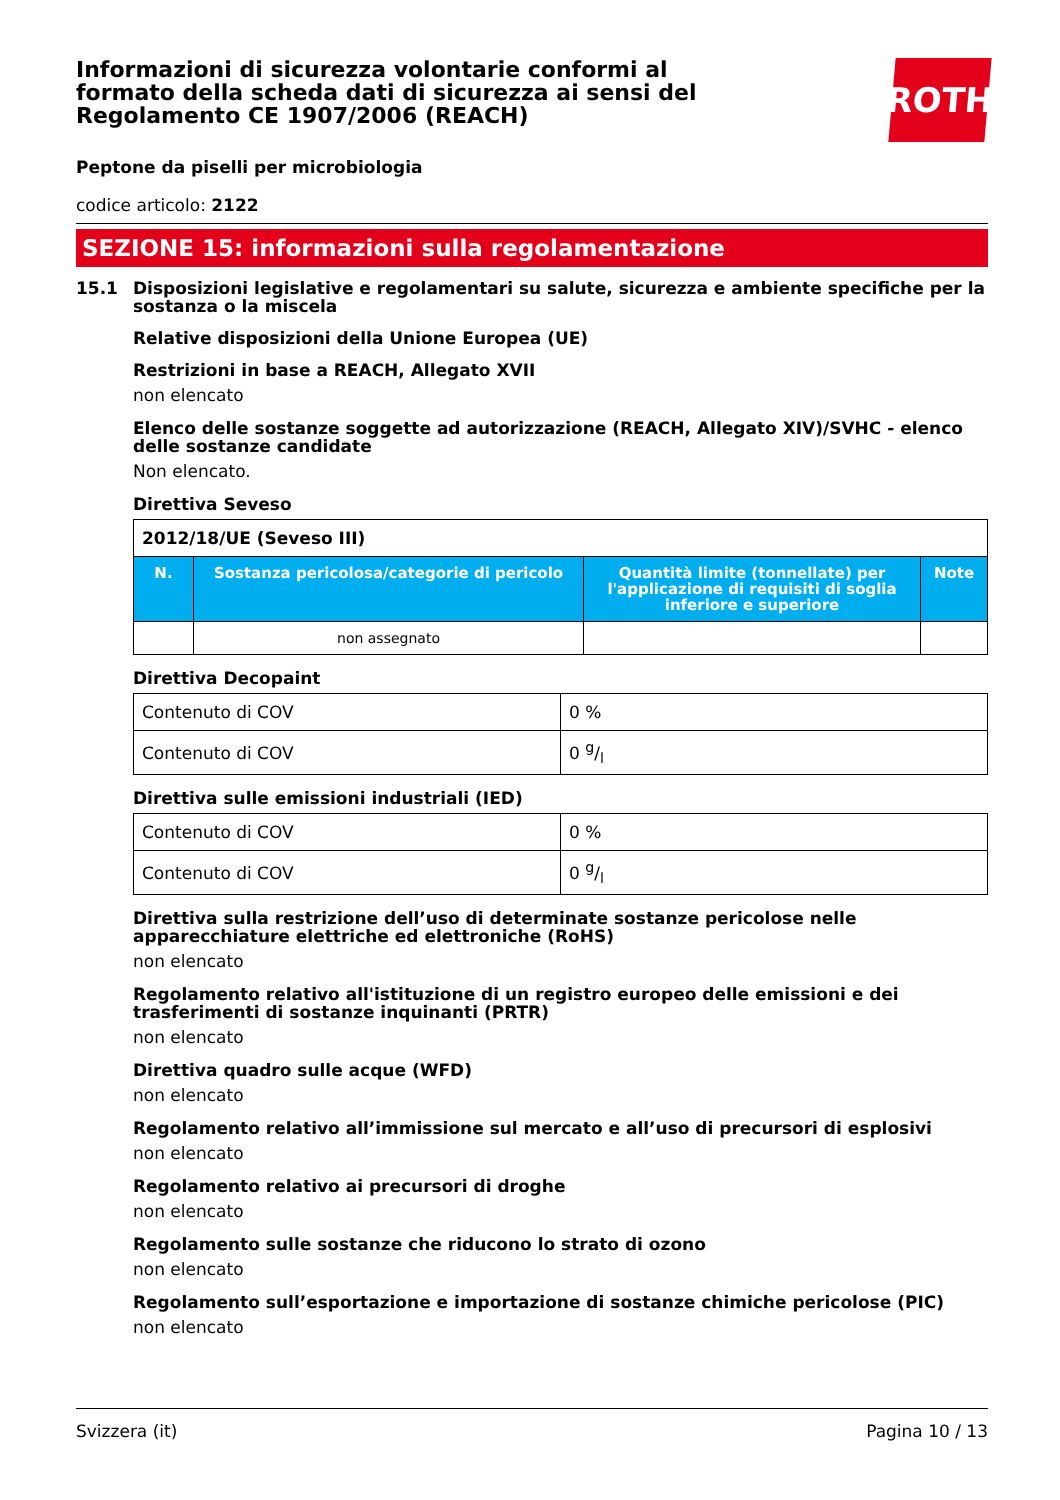Informazioni di sicurezza volontarie conformi al formato della scheda dati di sicurezza ai sensi del Regolamento CE 1907/2006 (REACH)
ROTH
Peptone da piselli per microbiologia
codice articolo: 2122
SEZIONE 15: informazioni sulla regolamentazione
15.1 Disposizioni legislative e regolamentari su salute, sicurezza e ambiente specifiche per la sostanza o la miscela
Relative disposizioni della Unione Europea (UE)
Restrizioni in base a REACH, Allegato XVII
non elencato
Elenco delle sostanze soggette ad autorizzazione (REACH, Allegato XIV)/SVHC - elenco delle sostanze candidate
Non elencato.
Direttiva Seveso
| 2012/18/UE (Seveso III) | | | |
| N. | Sostanza pericolosa/categorie di pericolo | Quantità limite (tonnellate) per l'applicazione di requisiti di soglia inferiore e superiore | Note |
| | non assegnato | | |
Direttiva Decopaint
| Contenuto di COV | 0 % |
| Contenuto di COV | 0 g/l |
Direttiva sulle emissioni industriali (IED)
| Contenuto di COV | 0 % |
| Contenuto di COV | 0 g/l |
Direttiva sulla restrizione dell’uso di determinate sostanze pericolose nelle apparecchiature elettriche ed elettroniche (RoHS)
non elencato
Regolamento relativo all'istituzione di un registro europeo delle emissioni e dei trasferimenti di sostanze inquinanti (PRTR)
non elencato
Direttiva quadro sulle acque (WFD)
non elencato
Regolamento relativo all’immissione sul mercato e all’uso di precursori di esplosivi
non elencato
Regolamento relativo ai precursori di droghe
non elencato
Regolamento sulle sostanze che riducono lo strato di ozono
non elencato
Regolamento sull’esportazione e importazione di sostanze chimiche pericolose (PIC)
non elencato
Svizzera (it) Pagina 10 / 13